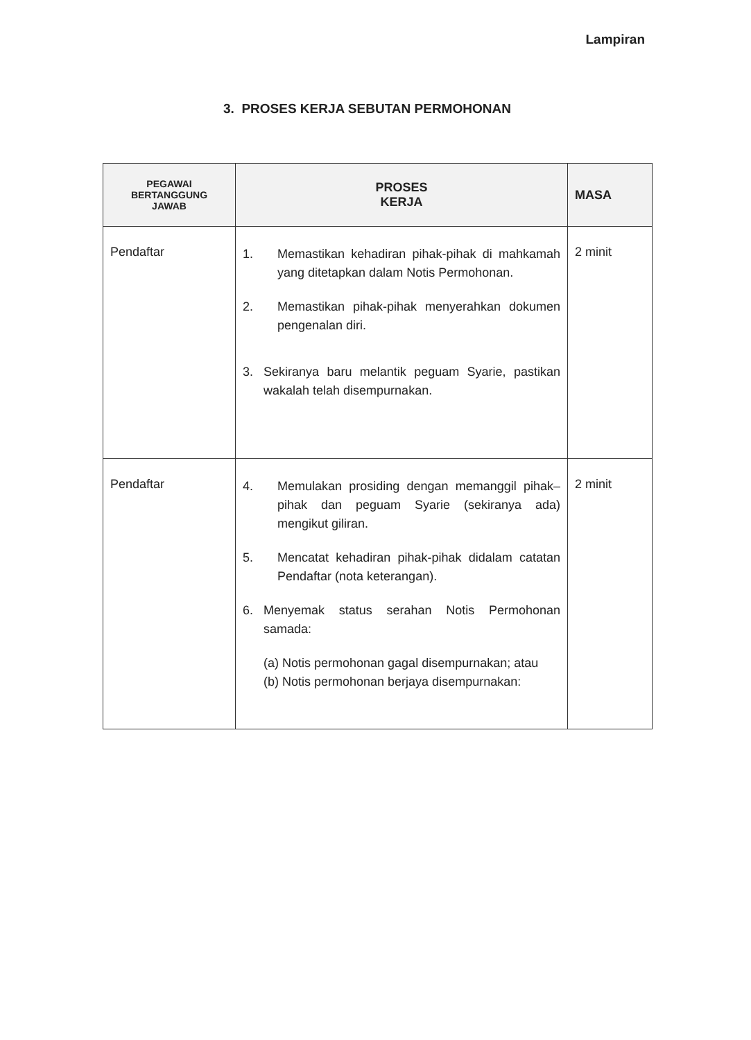Lampiran
3. PROSES KERJA SEBUTAN PERMOHONAN
| PEGAWAI BERTANGGUNG JAWAB | PROSES KERJA | MASA |
| --- | --- | --- |
| Pendaftar | 1. Memastikan kehadiran pihak-pihak di mahkamah yang ditetapkan dalam Notis Permohonan. 2. Memastikan pihak-pihak menyerahkan dokumen pengenalan diri. 3. Sekiranya baru melantik peguam Syarie, pastikan wakalah telah disempurnakan. | 2 minit |
| Pendaftar | 4. Memulakan prosiding dengan memanggil pihak–pihak dan peguam Syarie (sekiranya ada) mengikut giliran. 5. Mencatat kehadiran pihak-pihak didalam catatan Pendaftar (nota keterangan). 6. Menyemak status serahan Notis Permohonan samada: (a) Notis permohonan gagal disempurnakan; atau (b) Notis permohonan berjaya disempurnakan: | 2 minit |